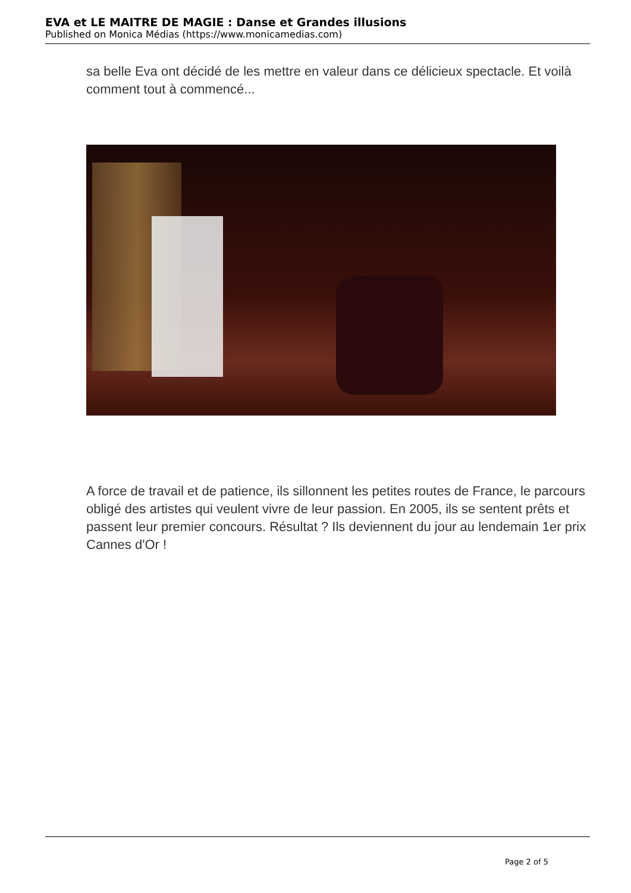EVA et LE MAITRE DE MAGIE : Danse et Grandes illusions
Published on Monica Médias (https://www.monicamedias.com)
sa belle Eva ont décidé de les mettre en valeur dans ce délicieux spectacle. Et voilà comment tout à commencé...
A force de travail et de patience, ils sillonnent les petites routes de France, le parcours obligé des artistes qui veulent vivre de leur passion. En 2005, ils se sentent prêts et passent leur premier concours. Résultat ? Ils deviennent du jour au lendemain 1er prix Cannes d'Or !
Page 2 of 5